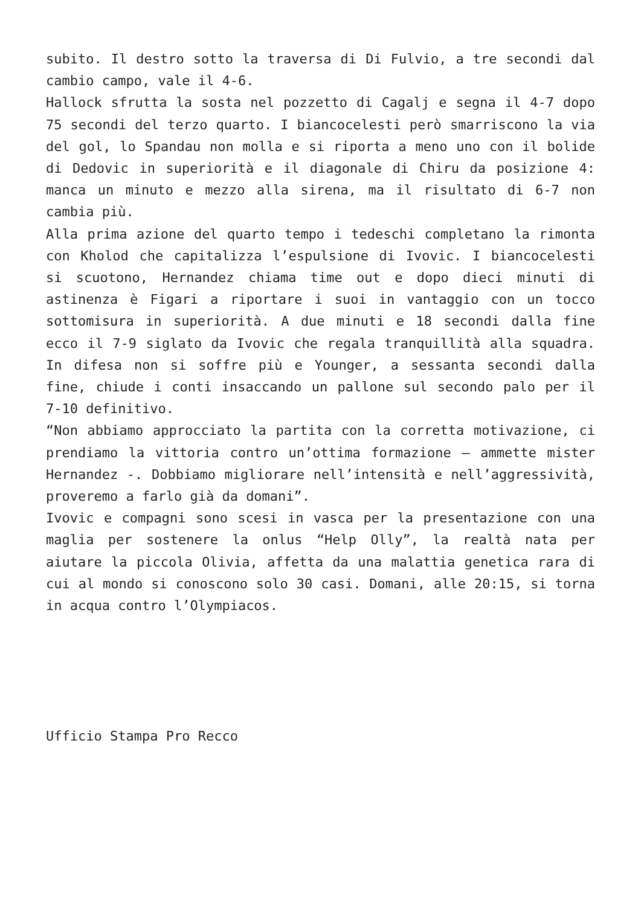subito. Il destro sotto la traversa di Di Fulvio, a tre secondi dal cambio campo, vale il 4-6.
Hallock sfrutta la sosta nel pozzetto di Cagalj e segna il 4-7 dopo 75 secondi del terzo quarto. I biancocelesti però smarriscono la via del gol, lo Spandau non molla e si riporta a meno uno con il bolide di Dedovic in superiorità e il diagonale di Chiru da posizione 4: manca un minuto e mezzo alla sirena, ma il risultato di 6-7 non cambia più.
Alla prima azione del quarto tempo i tedeschi completano la rimonta con Kholod che capitalizza l’espulsione di Ivovic. I biancocelesti si scuotono, Hernandez chiama time out e dopo dieci minuti di astinenza è Figari a riportare i suoi in vantaggio con un tocco sottomisura in superiorità. A due minuti e 18 secondi dalla fine ecco il 7-9 siglato da Ivovic che regala tranquillità alla squadra. In difesa non si soffre più e Younger, a sessanta secondi dalla fine, chiude i conti insaccando un pallone sul secondo palo per il 7-10 definitivo.
“Non abbiamo approcciato la partita con la corretta motivazione, ci prendiamo la vittoria contro un’ottima formazione – ammette mister Hernandez -. Dobbiamo migliorare nell’intensità e nell’aggressività, proveremo a farlo già da domani”.
Ivovic e compagni sono scesi in vasca per la presentazione con una maglia per sostenere la onlus “Help Olly”, la realtà nata per aiutare la piccola Olivia, affetta da una malattia genetica rara di cui al mondo si conoscono solo 30 casi. Domani, alle 20:15, si torna in acqua contro l’Olympiacos.
Ufficio Stampa Pro Recco